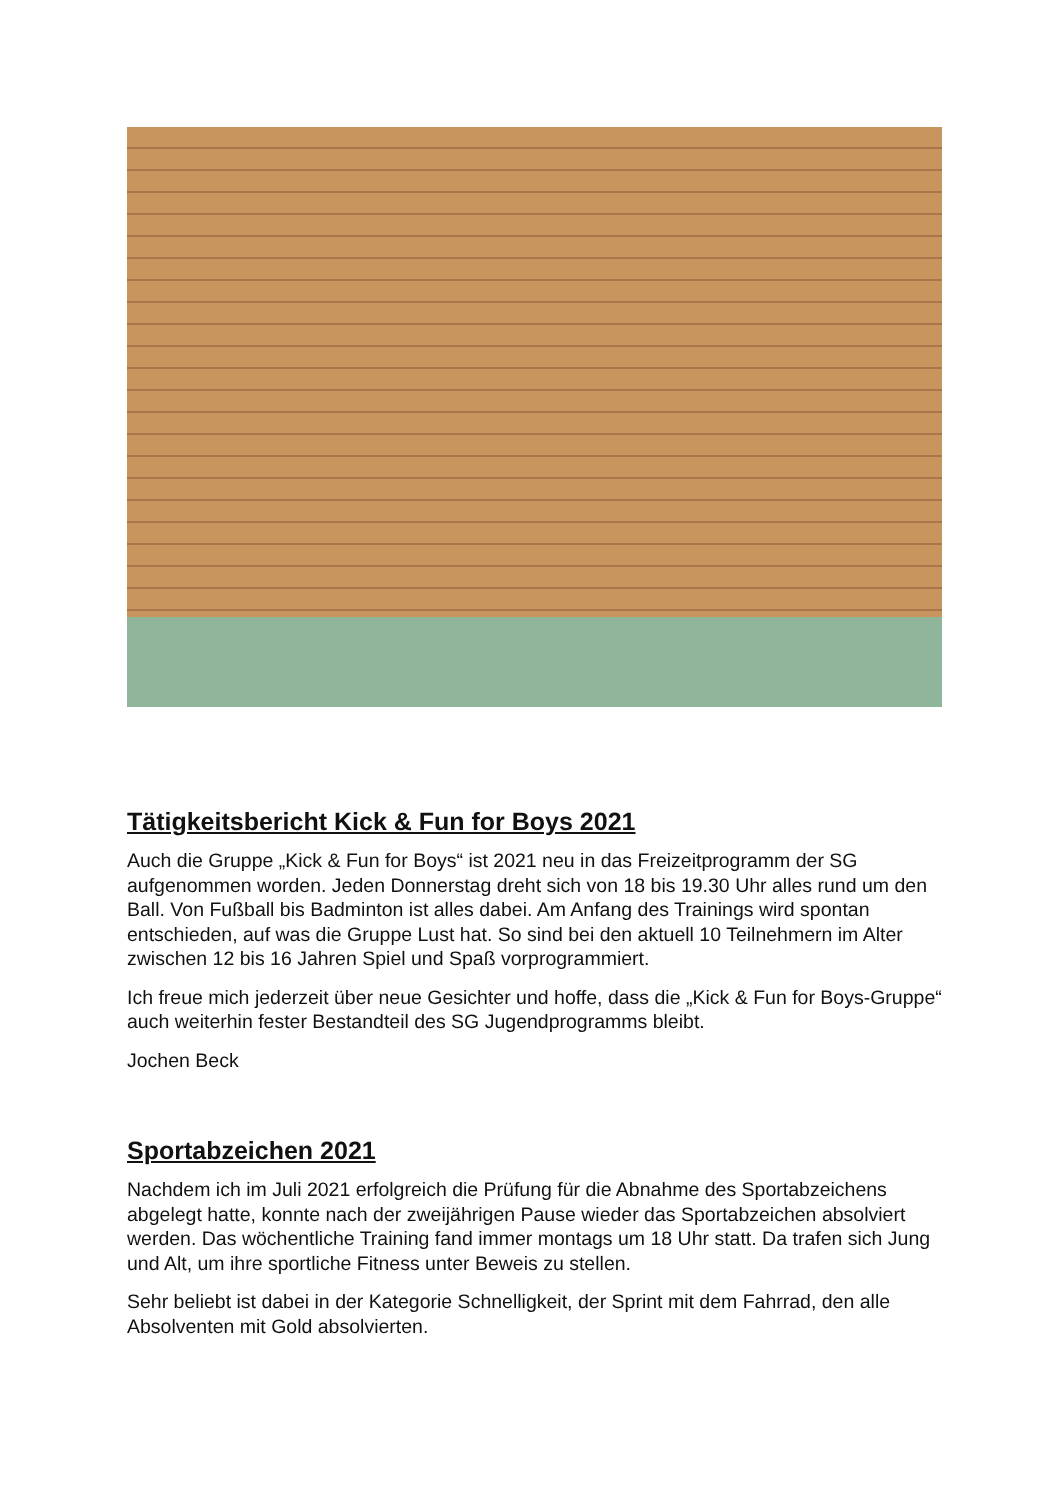Tätigkeitsbericht Kick & Fun for Boys 2021
Auch die Gruppe „Kick & Fun for Boys“ ist 2021 neu in das Freizeitprogramm der SG aufgenommen worden. Jeden Donnerstag dreht sich von 18 bis 19.30 Uhr alles rund um den Ball. Von Fußball bis Badminton ist alles dabei. Am Anfang des Trainings wird spontan entschieden, auf was die Gruppe Lust hat. So sind bei den aktuell 10 Teilnehmern im Alter zwischen 12 bis 16 Jahren Spiel und Spaß vorprogrammiert.
Ich freue mich jederzeit über neue Gesichter und hoffe, dass die „Kick & Fun for Boys-Gruppe“ auch weiterhin fester Bestandteil des SG Jugendprogramms bleibt.
Jochen Beck
Sportabzeichen 2021
Nachdem ich im Juli 2021 erfolgreich die Prüfung für die Abnahme des Sportabzeichens abgelegt hatte, konnte nach der zweijährigen Pause wieder das Sportabzeichen absolviert werden. Das wöchentliche Training fand immer montags um 18 Uhr statt. Da trafen sich Jung und Alt, um ihre sportliche Fitness unter Beweis zu stellen.
Sehr beliebt ist dabei in der Kategorie Schnelligkeit, der Sprint mit dem Fahrrad, den alle Absolventen mit Gold absolvierten.